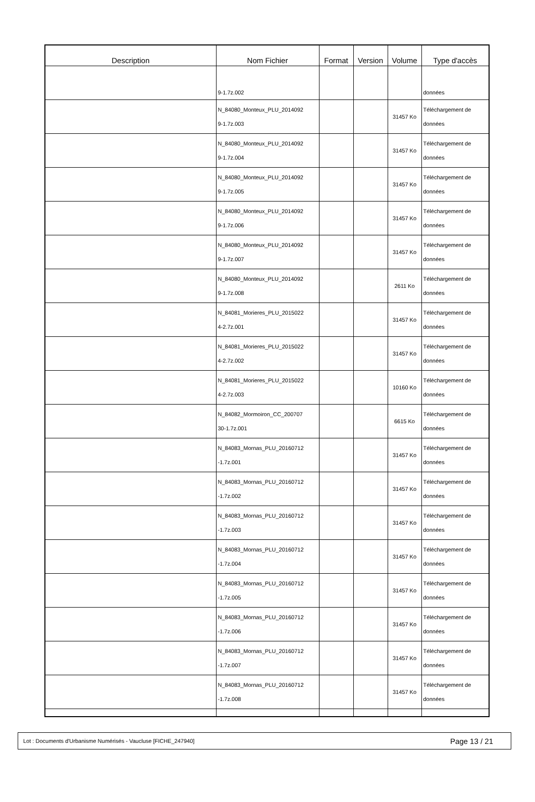| Description | Nom Fichier | Format | Version | Volume | Type d'accès |
| --- | --- | --- | --- | --- | --- |
| | 9-1.7z.002 | | | | données |
| | N_84080_Monteux_PLU_2014092 9-1.7z.003 | | | 31457 Ko | Téléchargement de données |
| | N_84080_Monteux_PLU_2014092 9-1.7z.004 | | | 31457 Ko | Téléchargement de données |
| | N_84080_Monteux_PLU_2014092 9-1.7z.005 | | | 31457 Ko | Téléchargement de données |
| | N_84080_Monteux_PLU_2014092 9-1.7z.006 | | | 31457 Ko | Téléchargement de données |
| | N_84080_Monteux_PLU_2014092 9-1.7z.007 | | | 31457 Ko | Téléchargement de données |
| | N_84080_Monteux_PLU_2014092 9-1.7z.008 | | | 2611 Ko | Téléchargement de données |
| | N_84081_Morieres_PLU_2015022 4-2.7z.001 | | | 31457 Ko | Téléchargement de données |
| | N_84081_Morieres_PLU_2015022 4-2.7z.002 | | | 31457 Ko | Téléchargement de données |
| | N_84081_Morieres_PLU_2015022 4-2.7z.003 | | | 10160 Ko | Téléchargement de données |
| | N_84082_Mormoiron_CC_200707 30-1.7z.001 | | | 6615 Ko | Téléchargement de données |
| | N_84083_Mornas_PLU_20160712 -1.7z.001 | | | 31457 Ko | Téléchargement de données |
| | N_84083_Mornas_PLU_20160712 -1.7z.002 | | | 31457 Ko | Téléchargement de données |
| | N_84083_Mornas_PLU_20160712 -1.7z.003 | | | 31457 Ko | Téléchargement de données |
| | N_84083_Mornas_PLU_20160712 -1.7z.004 | | | 31457 Ko | Téléchargement de données |
| | N_84083_Mornas_PLU_20160712 -1.7z.005 | | | 31457 Ko | Téléchargement de données |
| | N_84083_Mornas_PLU_20160712 -1.7z.006 | | | 31457 Ko | Téléchargement de données |
| | N_84083_Mornas_PLU_20160712 -1.7z.007 | | | 31457 Ko | Téléchargement de données |
| | N_84083_Mornas_PLU_20160712 -1.7z.008 | | | 31457 Ko | Téléchargement de données |
Lot : Documents d'Urbanisme Numérisés - Vaucluse [FICHE_247940] Page 13 / 21